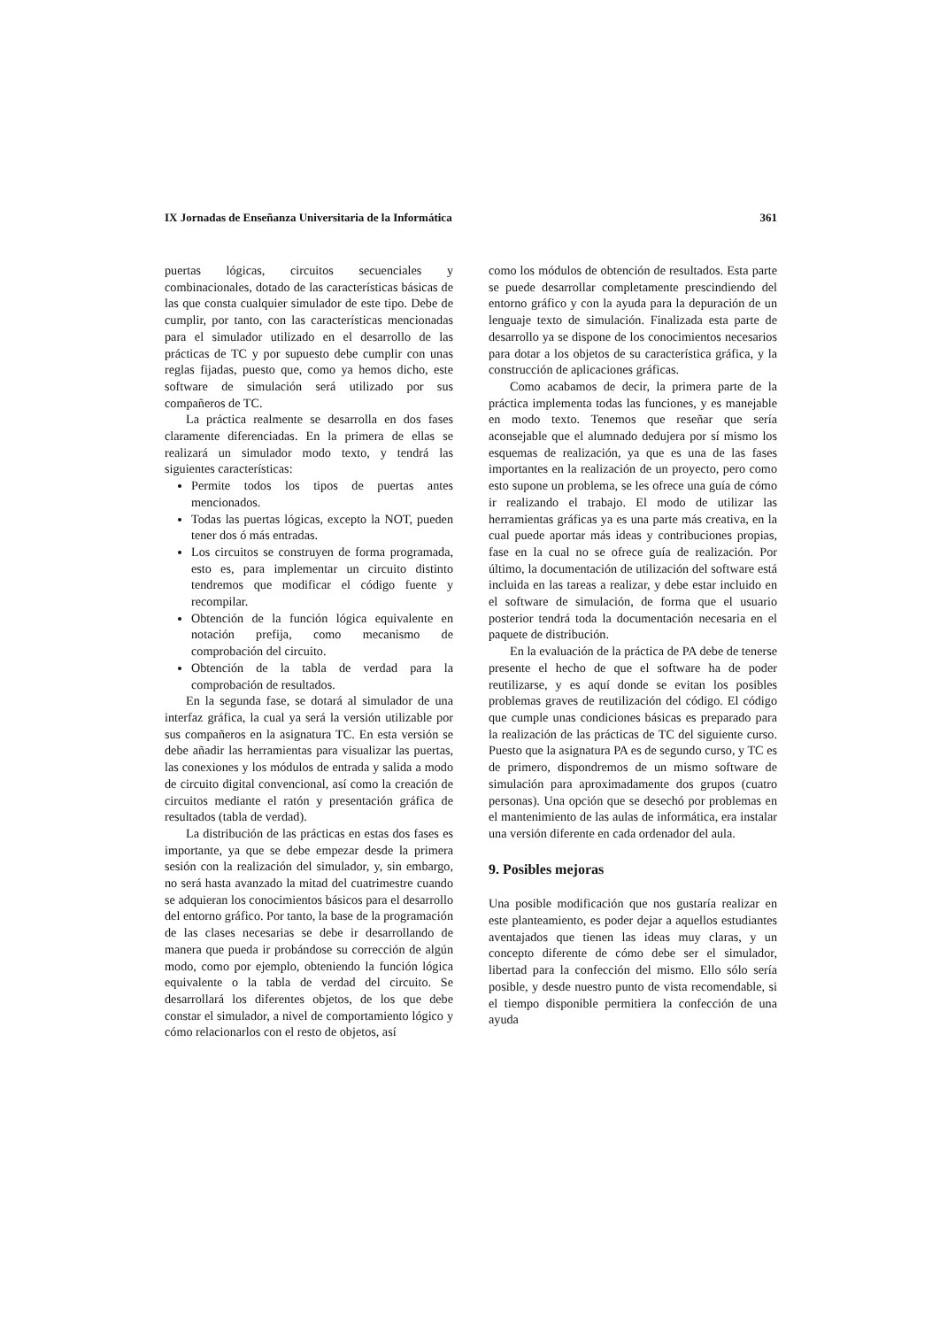IX Jornadas de Enseñanza Universitaria de la Informática 361
puertas lógicas, circuitos secuenciales y combinacionales, dotado de las características básicas de las que consta cualquier simulador de este tipo. Debe de cumplir, por tanto, con las características mencionadas para el simulador utilizado en el desarrollo de las prácticas de TC y por supuesto debe cumplir con unas reglas fijadas, puesto que, como ya hemos dicho, este software de simulación será utilizado por sus compañeros de TC.
La práctica realmente se desarrolla en dos fases claramente diferenciadas. En la primera de ellas se realizará un simulador modo texto, y tendrá las siguientes características:
Permite todos los tipos de puertas antes mencionados.
Todas las puertas lógicas, excepto la NOT, pueden tener dos ó más entradas.
Los circuitos se construyen de forma programada, esto es, para implementar un circuito distinto tendremos que modificar el código fuente y recompilar.
Obtención de la función lógica equivalente en notación prefija, como mecanismo de comprobación del circuito.
Obtención de la tabla de verdad para la comprobación de resultados.
En la segunda fase, se dotará al simulador de una interfaz gráfica, la cual ya será la versión utilizable por sus compañeros en la asignatura TC. En esta versión se debe añadir las herramientas para visualizar las puertas, las conexiones y los módulos de entrada y salida a modo de circuito digital convencional, así como la creación de circuitos mediante el ratón y presentación gráfica de resultados (tabla de verdad).
La distribución de las prácticas en estas dos fases es importante, ya que se debe empezar desde la primera sesión con la realización del simulador, y, sin embargo, no será hasta avanzado la mitad del cuatrimestre cuando se adquieran los conocimientos básicos para el desarrollo del entorno gráfico. Por tanto, la base de la programación de las clases necesarias se debe ir desarrollando de manera que pueda ir probándose su corrección de algún modo, como por ejemplo, obteniendo la función lógica equivalente o la tabla de verdad del circuito. Se desarrollará los diferentes objetos, de los que debe constar el simulador, a nivel de comportamiento lógico y cómo relacionarlos con el resto de objetos, así
como los módulos de obtención de resultados. Esta parte se puede desarrollar completamente prescindiendo del entorno gráfico y con la ayuda para la depuración de un lenguaje texto de simulación. Finalizada esta parte de desarrollo ya se dispone de los conocimientos necesarios para dotar a los objetos de su característica gráfica, y la construcción de aplicaciones gráficas.
Como acabamos de decir, la primera parte de la práctica implementa todas las funciones, y es manejable en modo texto. Tenemos que reseñar que sería aconsejable que el alumnado dedujera por sí mismo los esquemas de realización, ya que es una de las fases importantes en la realización de un proyecto, pero como esto supone un problema, se les ofrece una guía de cómo ir realizando el trabajo. El modo de utilizar las herramientas gráficas ya es una parte más creativa, en la cual puede aportar más ideas y contribuciones propias, fase en la cual no se ofrece guía de realización. Por último, la documentación de utilización del software está incluida en las tareas a realizar, y debe estar incluido en el software de simulación, de forma que el usuario posterior tendrá toda la documentación necesaria en el paquete de distribución.
En la evaluación de la práctica de PA debe de tenerse presente el hecho de que el software ha de poder reutilizarse, y es aquí donde se evitan los posibles problemas graves de reutilización del código. El código que cumple unas condiciones básicas es preparado para la realización de las prácticas de TC del siguiente curso. Puesto que la asignatura PA es de segundo curso, y TC es de primero, dispondremos de un mismo software de simulación para aproximadamente dos grupos (cuatro personas). Una opción que se desechó por problemas en el mantenimiento de las aulas de informática, era instalar una versión diferente en cada ordenador del aula.
9. Posibles mejoras
Una posible modificación que nos gustaría realizar en este planteamiento, es poder dejar a aquellos estudiantes aventajados que tienen las ideas muy claras, y un concepto diferente de cómo debe ser el simulador, libertad para la confección del mismo. Ello sólo sería posible, y desde nuestro punto de vista recomendable, si el tiempo disponible permitiera la confección de una ayuda